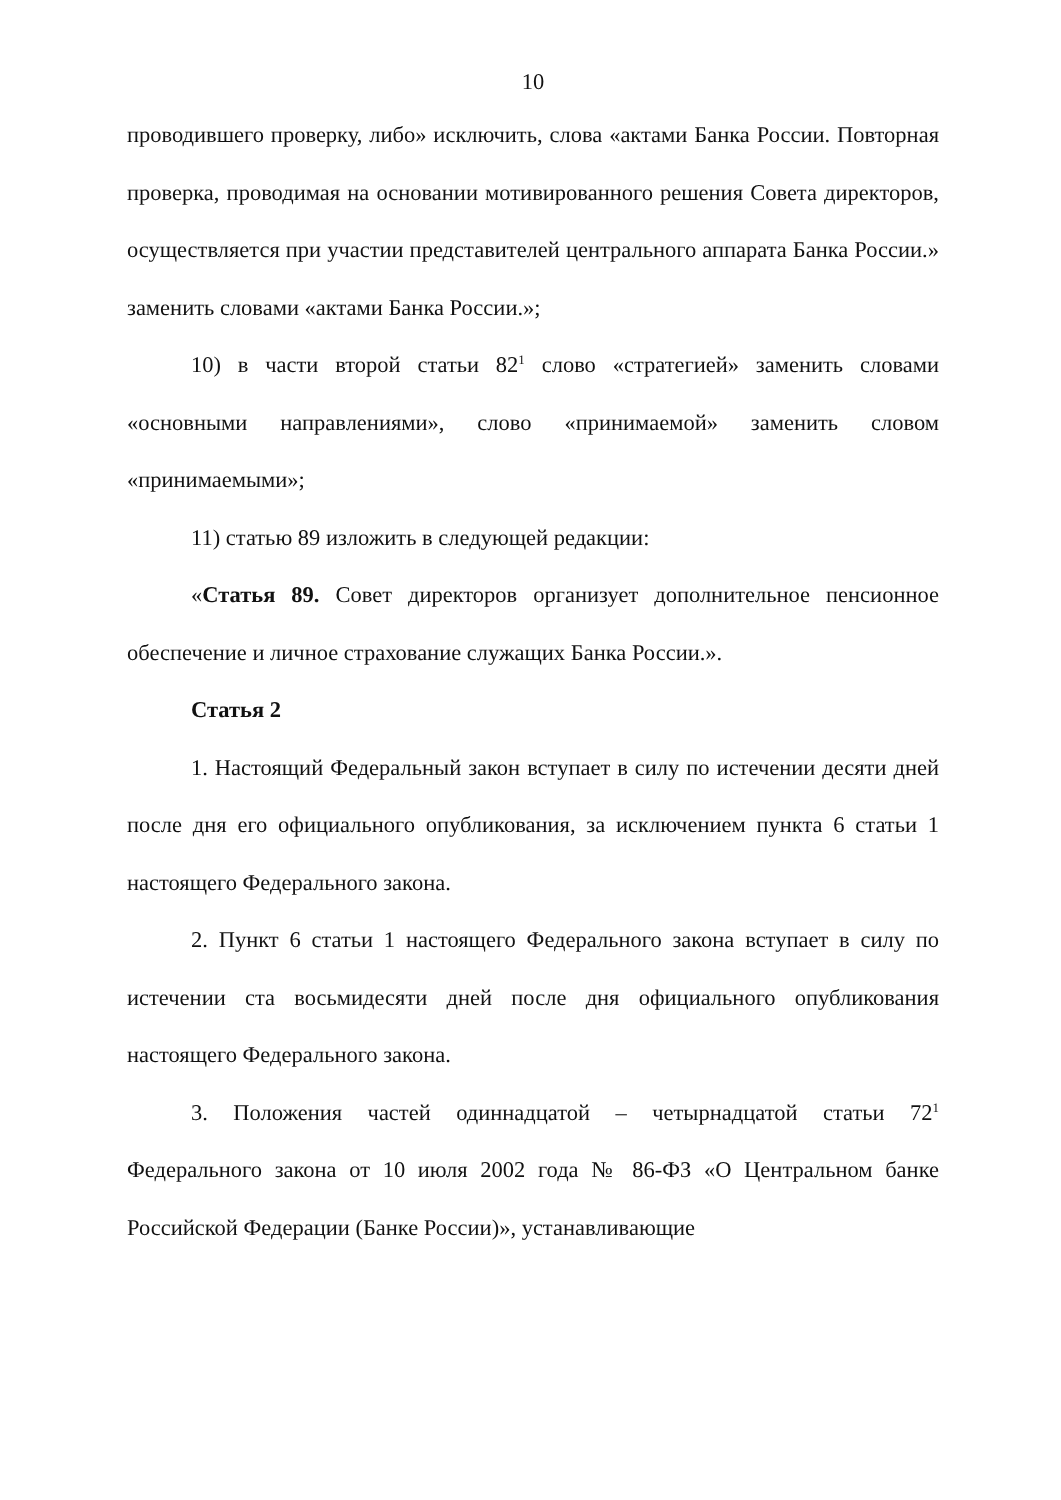10
проводившего проверку, либо» исключить, слова «актами Банка России. Повторная проверка, проводимая на основании мотивированного решения Совета директоров, осуществляется при участии представителей центрального аппарата Банка России.» заменить словами «актами Банка России.»;
10) в части второй статьи 82<sup>1</sup> слово «стратегией» заменить словами «основными направлениями», слово «принимаемой» заменить словом «принимаемыми»;
11) статью 89 изложить в следующей редакции:
«Статья 89. Совет директоров организует дополнительное пенсионное обеспечение и личное страхование служащих Банка России.».
Статья 2
1. Настоящий Федеральный закон вступает в силу по истечении десяти дней после дня его официального опубликования, за исключением пункта 6 статьи 1 настоящего Федерального закона.
2. Пункт 6 статьи 1 настоящего Федерального закона вступает в силу по истечении ста восьмидесяти дней после дня официального опубликования настоящего Федерального закона.
3. Положения частей одиннадцатой – четырнадцатой статьи 72<sup>1</sup> Федерального закона от 10 июля 2002 года № 86-ФЗ «О Центральном банке Российской Федерации (Банке России)», устанавливающие